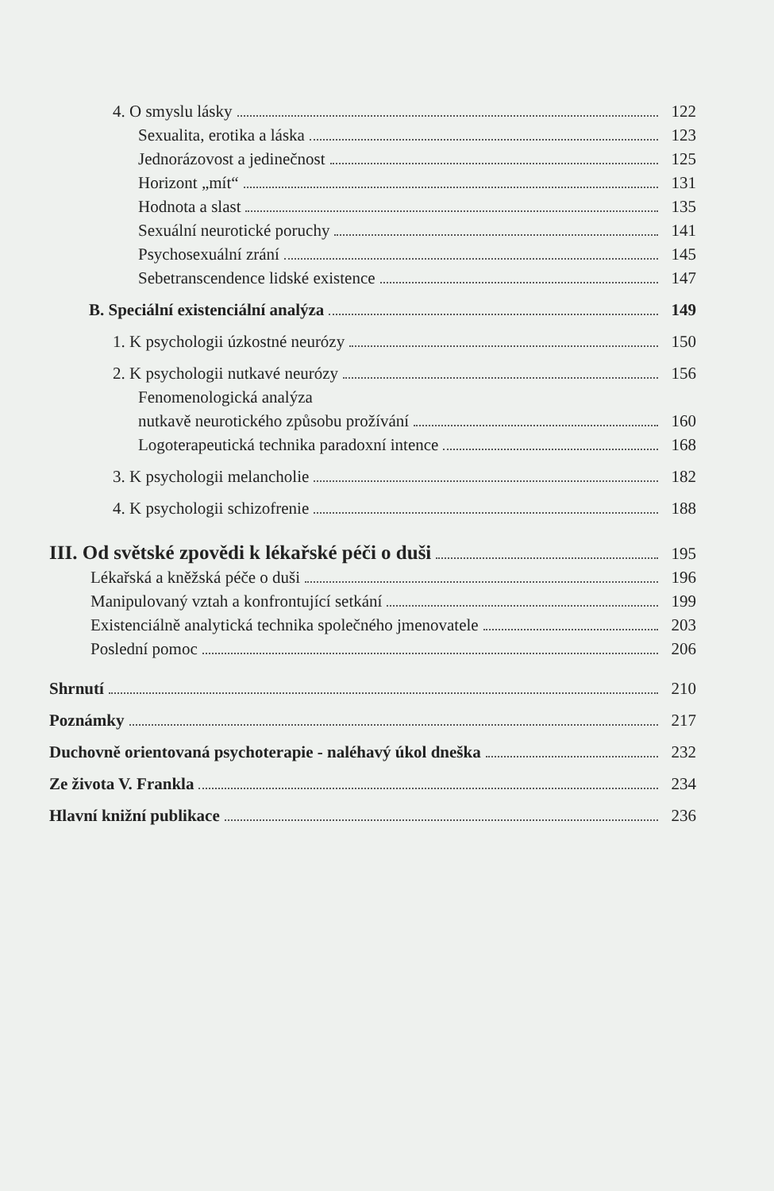4. O smyslu lásky 122
Sexualita, erotika a láska 123
Jednorázovost a jedinečnost 125
Horizont „mít“ 131
Hodnota a slast 135
Sexuální neurotické poruchy 141
Psychosexuální zrání 145
Sebetranscendence lidské existence 147
B. Speciální existenciální analýza 149
1. K psychologii úzkostné neurózy 150
2. K psychologii nutkavé neurózy 156
Fenomenologická analýza
nutkavě neurotického způsobu prožívání 160
Logoterapeutická technika paradoxní intence 168
3. K psychologii melancholie 182
4. K psychologii schizofrenie 188
III. Od světské zpovědi k lékařské péči o duši 195
Lékařská a kněžská péče o duši 196
Manipulovaný vztah a konfrontující setkání 199
Existenciálně analytická technika společného jmenovatele 203
Poslední pomoc 206
Shrnutí 210
Poznámky 217
Duchovně orientovaná psychoterapie - naléhavý úkol dneška 232
Ze života V. Frankla 234
Hlavní knižní publikace 236